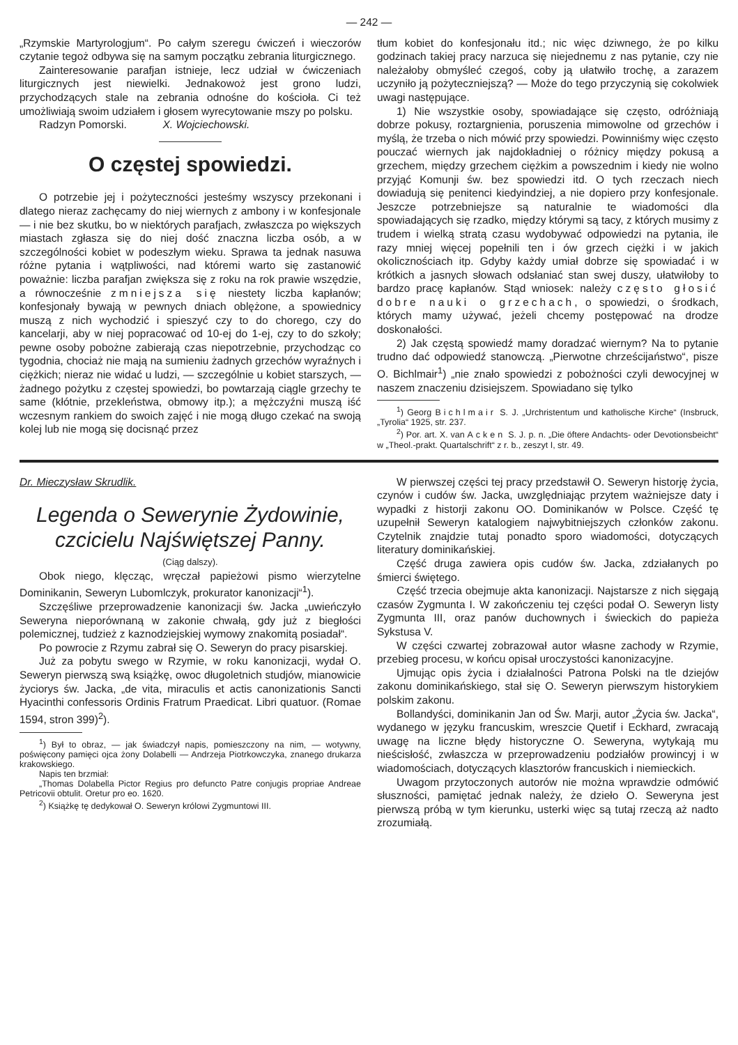— 242 —
„Rzymskie Martyrologjum“. Po całym szeregu ćwiczeń i wieczorów czytanie tegoż odbywa się na samym początku zebrania liturgicznego.
Zainteresowanie parafjan istnieje, lecz udział w ćwiczeniach liturgicznych jest niewielki. Jednakowoż jest grono ludzi, przychodzących stale na zebrania odnośne do kościoła. Ci też umożliwiają swoim udziałem i głosem wyrecytowanie mszy po polsku.
Radzyn Pomorski. X. Wojciechowski.
O częstej spowiedzi.
O potrzebie jej i pożyteczności jesteśmy wszyscy przekonani i dlatego nieraz zachęcamy do niej wiernych z ambony i w konfesjonale — i nie bez skutku, bo w niektórych parafjach, zwłaszcza po większych miastach zgłasza się do niej dość znaczna liczba osób, a w szczególności kobiet w podeszłym wieku. Sprawa ta jednak nasuwa różne pytania i wątpliwości, nad któremi warto się zastanowić poważnie: liczba parafjan zwiększa się z roku na rok prawie wszędzie, a równocześnie zmniejsza się niestety liczba kapłanów; konfesjonały bywają w pewnych dniach oblężone, a spowiednicy muszą z nich wychodzić i spieszyć czy to do chorego, czy do kancelarji, aby w niej popracować od 10-ej do 1-ej, czy to do szkoły; pewne osoby pobożne zabierają czas niepotrzebnie, przychodząc co tygodnia, chociaż nie mają na sumieniu żadnych grzechów wyraźnych i ciężkich; nieraz nie widać u ludzi, — szczególnie u kobiet starszych, — żadnego pożytku z częstej spowiedzi, bo powtarzają ciągle grzechy te same (kłótnie, przekleństwa, obmowy itp.); a mężczyźni muszą iść wczesnym rankiem do swoich zajęć i nie mogą długo czekać na swoją kolej lub nie mogą się docisnąć przez
tłum kobiet do konfesjonału itd.; nic więc dziwnego, że po kilku godzinach takiej pracy narzuca się niejednemu z nas pytanie, czy nie należałoby obmyśleć czegoś, coby ją ułatwiło trochę, a zarazem uczyniło ją pożyteczniejszą? — Może do tego przyczynią się cokolwiek uwagi następujące.
1) Nie wszystkie osoby, spowiadające się często, odróżniają dobrze pokusy, roztargnienia, poruszenia mimowolne od grzechów i myślą, że trzeba o nich mówić przy spowiedzi. Powinniśmy więc często pouczać wiernych jak najdokładniej o różnicy między pokusą a grzechem, między grzechem ciężkim a powszednim i kiedy nie wolno przyjąć Komunji św. bez spowiedzi itd. O tych rzeczach niech dowiadują się penitenci kiedyindziej, a nie dopiero przy konfesjonale. Jeszcze potrzebniejsze są naturalnie te wiadomości dla spowiadających się rzadko, między którymi są tacy, z których musimy z trudem i wielką stratą czasu wydobywać odpowiedzi na pytania, ile razy mniej więcej popełnili ten i ów grzech ciężki i w jakich okolicznościach itp. Gdyby każdy umiał dobrze się spowiadać i w krótkich a jasnych słowach odsłaniać stan swej duszy, ułatwiłoby to bardzo pracę kapłanów. Stąd wniosek: należy często głosić dobre nauki o grzechach, o spowiedzi, o środkach, których mamy używać, jeżeli chcemy postępować na drodze doskonałości.
2) Jak częstą spowiedź mamy doradzać wiernym? Na to pytanie trudno dać odpowiedź stanowczą. „Pierwotne chrześcijaństwo“, pisze O. Bichlmair<sup>1</sup>) „nie znało spowiedzi z pobożności czyli dewocyjnej w naszem znaczeniu dzisiejszem. Spowiadano się tylko
<sup>1</sup>) Georg Bichlmair S. J. „Urchristentum und katholische Kirche“ (Insbruck, „Tyrolia“ 1925, str. 237.
<sup>2</sup>) Por. art. X. van Acken S. J. p. n. „Die öftere Andachts- oder Devotionsbeicht“ w „Theol.-prakt. Quartalschrift“ z r. b., zeszyt I, str. 49.
Dr. Mieczysław Skrudlik.
Legenda o Sewerynie Żydowinie, czcicielu Najświętszej Panny.
(Ciąg dalszy).
Obok niego, klęcząc, wręczał papieżowi pismo wierzytelne Dominikanin, Seweryn Lubomlczyk, prokurator kanonizacji“<sup>1</sup>).
Szczęśliwe przeprowadzenie kanonizacji św. Jacka „uwieńczyło Seweryna nieporównaną w zakonie chwałą, gdy już z biegłości polemicznej, tudzież z kaznodziejskiej wymowy znakomitą posiadał“.
Po powrocie z Rzymu zabrał się O. Seweryn do pracy pisarskiej.
Już za pobytu swego w Rzymie, w roku kanonizacji, wydał O. Seweryn pierwszą swą książkę, owoc długoletnich studjów, mianowicie życiorys św. Jacka, „de vita, miraculis et actis canonizationis Sancti Hyacinthi confessoris Ordinis Fratrum Praedicat. Libri quatuor. (Romae 1594, stron 399)<sup>2</sup>).
<sup>1</sup>) Był to obraz, — jak świadczył napis, pomieszczony na nim, — wotywny, poświęcony pamięci ojca żony Dolabelli — Andrzeja Piotrkowczyka, znanego drukarza krakowskiego.
Napis ten brzmiał:
„Thomas Dolabella Pictor Regius pro defuncto Patre conjugis propriae Andreae Petricovii obtulit. Oretur pro eo. 1620.
<sup>2</sup>) Książkę tę dedykował O. Seweryn królowi Zygmuntowi III.
W pierwszej części tej pracy przedstawił O. Seweryn historję życia, czynów i cudów św. Jacka, uwzględniając przytem ważniejsze daty i wypadki z historji zakonu OO. Dominikanów w Polsce. Część tę uzupełnił Seweryn katalogiem najwybitniejszych członków zakonu. Czytelnik znajdzie tutaj ponadto sporo wiadomości, dotyczących literatury dominikańskiej.
Część druga zawiera opis cudów św. Jacka, zdziałanych po śmierci świętego.
Część trzecia obejmuje akta kanonizacji. Najstarsze z nich sięgają czasów Zygmunta I. W zakończeniu tej części podał O. Seweryn listy Zygmunta III, oraz panów duchownych i świeckich do papieża Sykstusa V.
W części czwartej zobrazował autor własne zachody w Rzymie, przebieg procesu, w końcu opisał uroczystości kanonizacyjne.
Ujmując opis życia i działalności Patrona Polski na tle dziejów zakonu dominikańskiego, stał się O. Seweryn pierwszym historykiem polskim zakonu.
Bollandyści, dominikanin Jan od Św. Marji, autor „Życia św. Jacka“, wydanego w języku francuskim, wreszcie Quetif i Eckhard, zwracają uwagę na liczne błędy historyczne O. Seweryna, wytykają mu nieścisłość, zwłaszcza w przeprowadzeniu podziałów prowincyj i w wiadomościach, dotyczących klasztorów francuskich i niemieckich.
Uwagom przytoczonych autorów nie można wprawdzie odmówić słuszności, pamiętać jednak należy, że dzieło O. Seweryna jest pierwszą próbą w tym kierunku, usterki więc są tutaj rzeczą aż nadto zrozumiałą.